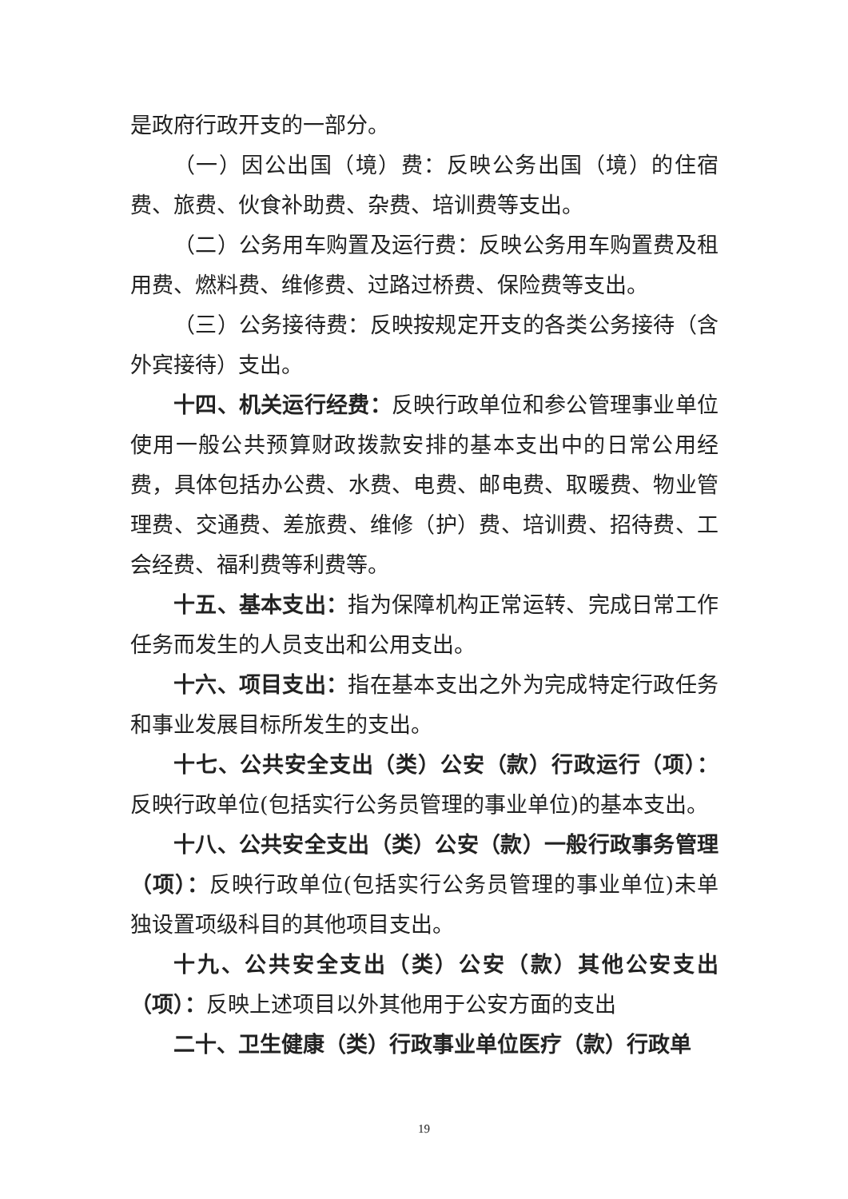是政府行政开支的一部分。
（一）因公出国（境）费：反映公务出国（境）的住宿费、旅费、伙食补助费、杂费、培训费等支出。
（二）公务用车购置及运行费：反映公务用车购置费及租用费、燃料费、维修费、过路过桥费、保险费等支出。
（三）公务接待费：反映按规定开支的各类公务接待（含外宾接待）支出。
十四、机关运行经费：反映行政单位和参公管理事业单位使用一般公共预算财政拨款安排的基本支出中的日常公用经费，具体包括办公费、水费、电费、邮电费、取暖费、物业管理费、交通费、差旅费、维修（护）费、培训费、招待费、工会经费、福利费等利费等。
十五、基本支出：指为保障机构正常运转、完成日常工作任务而发生的人员支出和公用支出。
十六、项目支出：指在基本支出之外为完成特定行政任务和事业发展目标所发生的支出。
十七、公共安全支出（类）公安（款）行政运行（项）：反映行政单位(包括实行公务员管理的事业单位)的基本支出。
十八、公共安全支出（类）公安（款）一般行政事务管理（项）：反映行政单位(包括实行公务员管理的事业单位)未单独设置项级科目的其他项目支出。
十九、公共安全支出（类）公安（款）其他公安支出（项）：反映上述项目以外其他用于公安方面的支出
二十、卫生健康（类）行政事业单位医疗（款）行政单
19